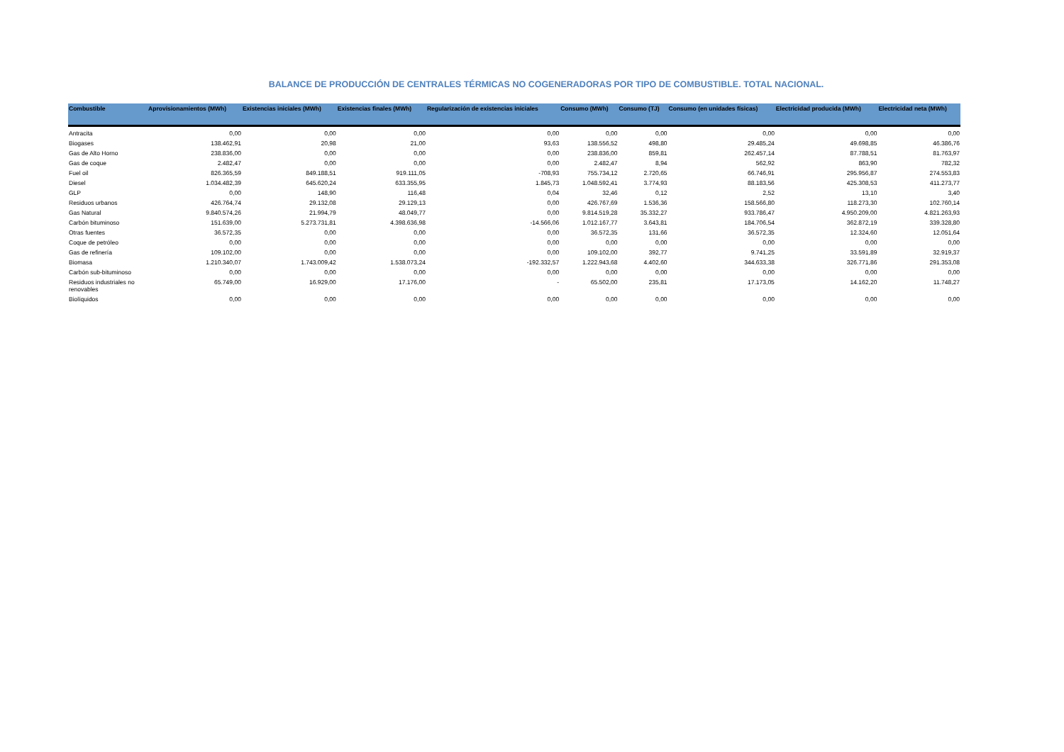BALANCE DE PRODUCCIÓN DE CENTRALES TÉRMICAS NO COGENERADORAS POR TIPO DE COMBUSTIBLE. TOTAL NACIONAL.
| Combustible | Aprovisionamientos (MWh) | Existencias iniciales (MWh) | Existencias finales (MWh) | Regularización de existencias iniciales | Consumo (MWh) | Consumo (TJ) | Consumo (en unidades físicas) | Electricidad producida (MWh) | Electricidad neta (MWh) |
| --- | --- | --- | --- | --- | --- | --- | --- | --- | --- |
| Antracita | 0,00 | 0,00 | 0,00 | 0,00 | 0,00 | 0,00 | 0,00 | 0,00 | 0,00 |
| Biogases | 138.462,91 | 20,98 | 21,00 | 93,63 | 138.556,52 | 498,80 | 29.485,24 | 49.698,85 | 46.386,76 |
| Gas de Alto Horno | 238.836,00 | 0,00 | 0,00 | 0,00 | 238.836,00 | 859,81 | 262.457,14 | 87.788,51 | 81.763,97 |
| Gas de coque | 2.482,47 | 0,00 | 0,00 | 0,00 | 2.482,47 | 8,94 | 562,92 | 863,90 | 782,32 |
| Fuel oil | 826.365,59 | 849.188,51 | 919.111,05 | -708,93 | 755.734,12 | 2.720,65 | 66.746,91 | 295.956,87 | 274.553,83 |
| Diesel | 1.034.482,39 | 645.620,24 | 633.355,95 | 1.845,73 | 1.048.592,41 | 3.774,93 | 88.183,56 | 425.308,53 | 411.273,77 |
| GLP | 0,00 | 148,90 | 116,48 | 0,04 | 32,46 | 0,12 | 2,52 | 13,10 | 3,40 |
| Residuos urbanos | 426.764,74 | 29.132,08 | 29.129,13 | 0,00 | 426.767,69 | 1.536,36 | 158.566,80 | 118.273,30 | 102.760,14 |
| Gas Natural | 9.840.574,26 | 21.994,79 | 48.049,77 | 0,00 | 9.814.519,28 | 35.332,27 | 933.786,47 | 4.950.209,00 | 4.821.263,93 |
| Carbón bituminoso | 151.639,00 | 5.273.731,81 | 4.398.636,98 | -14.566,06 | 1.012.167,77 | 3.643,81 | 184.706,54 | 362.872,19 | 339.328,80 |
| Otras fuentes | 36.572,35 | 0,00 | 0,00 | 0,00 | 36.572,35 | 131,66 | 36.572,35 | 12.324,60 | 12.051,64 |
| Coque de petróleo | 0,00 | 0,00 | 0,00 | 0,00 | 0,00 | 0,00 | 0,00 | 0,00 | 0,00 |
| Gas de refinería | 109.102,00 | 0,00 | 0,00 | 0,00 | 109.102,00 | 392,77 | 9.741,25 | 33.591,89 | 32.919,37 |
| Biomasa | 1.210.340,07 | 1.743.009,42 | 1.538.073,24 | -192.332,57 | 1.222.943,68 | 4.402,60 | 344.633,38 | 326.771,86 | 291.353,08 |
| Carbón sub-bituminoso | 0,00 | 0,00 | 0,00 | 0,00 | 0,00 | 0,00 | 0,00 | 0,00 | 0,00 |
| Residuos industriales no renovables | 65.749,00 | 16.929,00 | 17.176,00 | - | 65.502,00 | 235,81 | 17.173,05 | 14.162,20 | 11.748,27 |
| Biolíquidos | 0,00 | 0,00 | 0,00 | 0,00 | 0,00 | 0,00 | 0,00 | 0,00 | 0,00 |